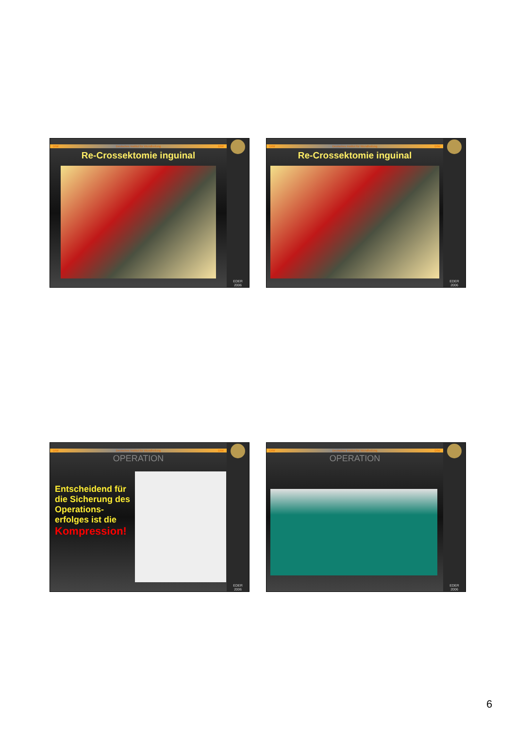DIW Deutsches Institut für Wundheilung DIW
Re-Crossektomie inguinal
EDER
2006
DIW Deutsches Institut für Wundheilung DIW
Re-Crossektomie inguinal
EDER
2006
DIW Deutsches Institut für Wundheilung DIW
OPERATION
Entscheidend für die Sicherung des Operations-erfolges ist die Kompression!
EDER
2006
DIW Deutsches Institut für Wundheilung DIW
OPERATION
EDER
2006
6